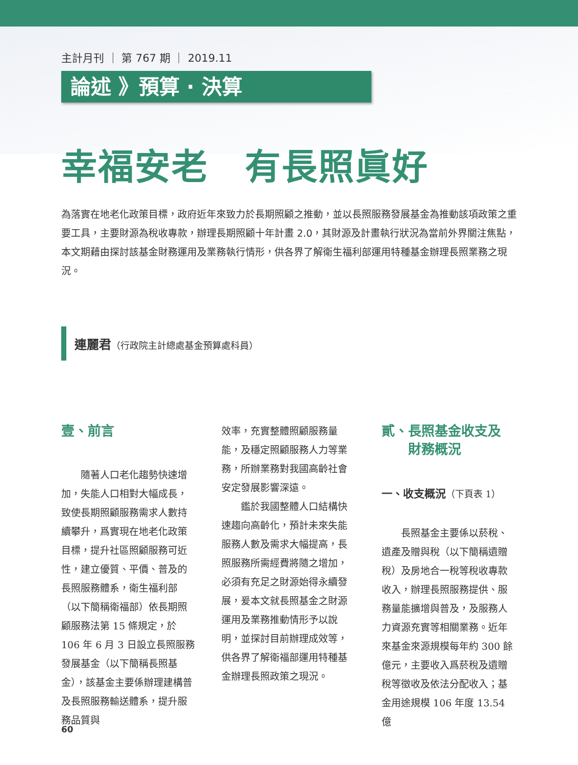主計月刊 ｜ 第 767 期 ｜ 2019.11
論述 》預算 · 決算
幸福安老　有長照眞好
為落實在地老化政策目標，政府近年來致力於長期照顧之推動，並以長照服務發展基金為推動該項政策之重要工具，主要財源為稅收專款，辦理長期照顧十年計畫 2.0，其財源及計畫執行狀況為當前外界關注焦點，本文期藉由探討該基金財務運用及業務執行情形，供各界了解衛生福利部運用特種基金辦理長照業務之現況。
連麗君（行政院主計總處基金預算處科員）
壹、前言
隨著人口老化趨勢快速增加，失能人口相對大幅成長，致使長期照顧服務需求人數持續攀升，爲實現在地老化政策目標，提升社區照顧服務可近性，建立優質、平價、普及的長照服務體系，衛生福利部（以下簡稱衛福部）依長期照顧服務法第 15 條規定，於 106 年 6 月 3 日設立長照服務發展基金（以下簡稱長照基金），該基金主要係辦理建構普及長照服務輸送體系，提升服務品質與
效率，充實整體照顧服務量能，及穩定照顧服務人力等業務，所辦業務對我國高齡社會安定發展影響深遠。
鑑於我國整體人口結構快速趨向高齡化，預計未來失能服務人數及需求大幅提高，長照服務所需經費將隨之增加，必須有充足之財源始得永續發展，爰本文就長照基金之財源運用及業務推動情形予以說明，並探討目前辦理成效等，供各界了解衛福部運用特種基金辦理長照政策之現況。
貳、長照基金收支及
　　財務概況
一、收支概況（下頁表 1）
長照基金主要係以菸稅、遺產及贈與稅（以下簡稱遺贈稅）及房地合一稅等稅收專款收入，辦理長照服務提供、服務量能擴增與普及，及服務人力資源充實等相關業務。近年來基金來源規模每年約 300 餘億元，主要收入爲菸稅及遺贈稅等徵收及依法分配收入；基金用途規模 106 年度 13.54 億
60